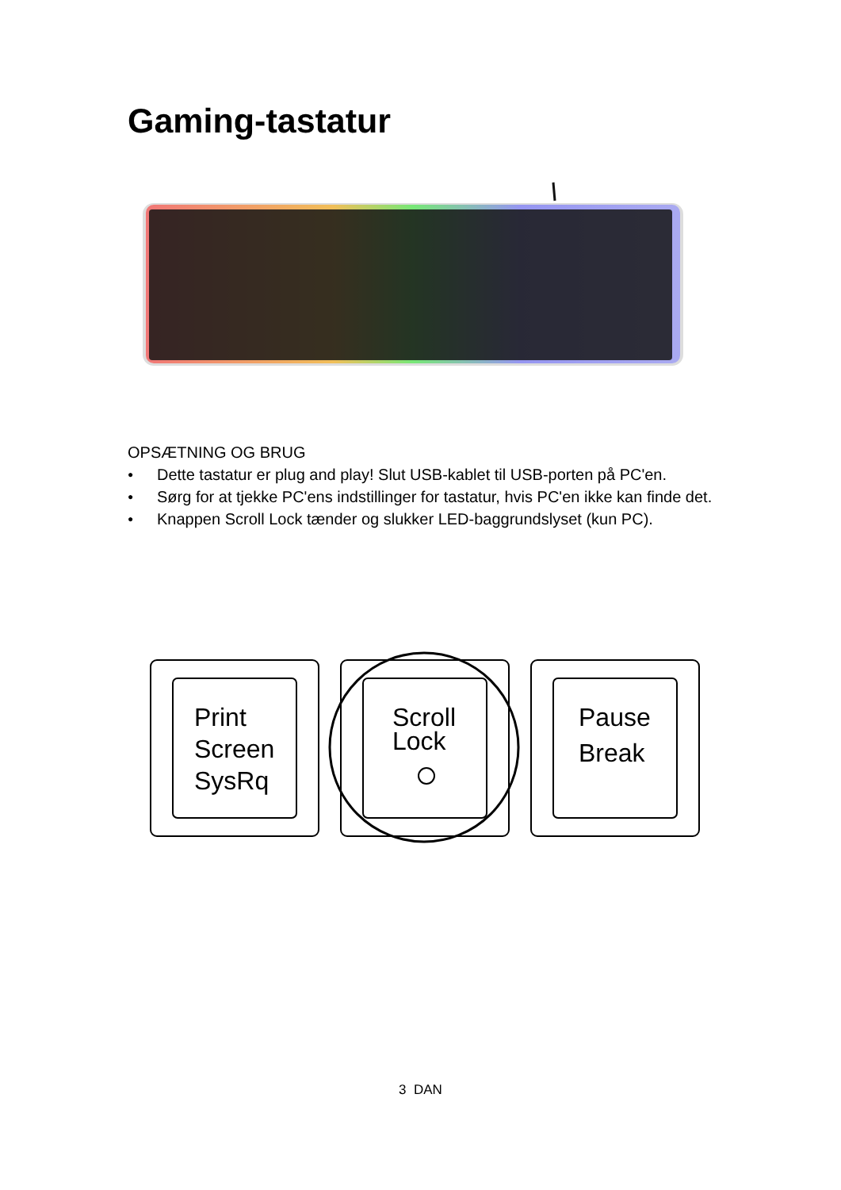Gaming-tastatur
OPSÆTNING OG BRUG
● Dette tastatur er plug and play! Slut USB-kablet til USB-porten på PC'en.
● Sørg for at tjekke PC'ens indstillinger for tastatur, hvis PC'en ikke kan finde det.
● Knappen Scroll Lock tænder og slukker LED-baggrundslyset (kun PC).
Print
Screen
SysRq
Scroll
Lock
Pause
Break
3 DAN